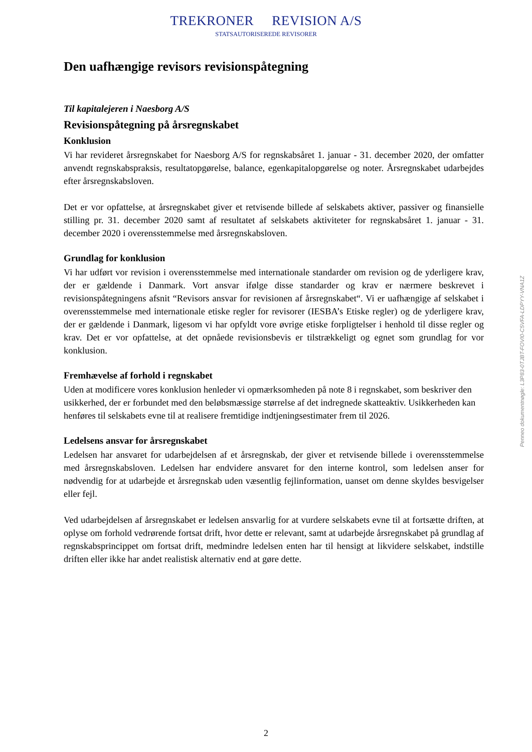TREKRONER REVISION A/S
STATSAUTORISEREDE REVISORER
Den uafhængige revisors revisionspåtegning
Til kapitalejeren i Naesborg A/S
Revisionspåtegning på årsregnskabet
Konklusion
Vi har revideret årsregnskabet for Naesborg A/S for regnskabsåret 1. januar - 31. december 2020, der omfatter anvendt regnskabspraksis, resultatopgørelse, balance, egenkapitalopgørelse og noter. Årsregnskabet udarbejdes efter årsregnskabsloven.
Det er vor opfattelse, at årsregnskabet giver et retvisende billede af selskabets aktiver, passiver og finansielle stilling pr. 31. december 2020 samt af resultatet af selskabets aktiviteter for regnskabsåret 1. januar - 31. december 2020 i overensstemmelse med årsregnskabsloven.
Grundlag for konklusion
Vi har udført vor revision i overensstemmelse med internationale standarder om revision og de yderligere krav, der er gældende i Danmark. Vort ansvar ifølge disse standarder og krav er nærmere beskrevet i revisionspåtegningens afsnit “Revisors ansvar for revisionen af årsregnskabet“. Vi er uafhængige af selskabet i overensstemmelse med internationale etiske regler for revisorer (IESBA’s Etiske regler) og de yderligere krav, der er gældende i Danmark, ligesom vi har opfyldt vore øvrige etiske forpligtelser i henhold til disse regler og krav. Det er vor opfattelse, at det opnåede revisionsbevis er tilstrækkeligt og egnet som grundlag for vor konklusion.
Fremhævelse af forhold i regnskabet
Uden at modificere vores konklusion henleder vi opmærksomheden på note 8 i regnskabet, som beskriver den usikkerhed, der er forbundet med den beløbsmæssige størrelse af det indregnede skatteaktiv. Usikkerheden kan henføres til selskabets evne til at realisere fremtidige indtjeningsestimater frem til 2026.
Ledelsens ansvar for årsregnskabet
Ledelsen har ansvaret for udarbejdelsen af et årsregnskab, der giver et retvisende billede i overensstemmelse med årsregnskabsloven. Ledelsen har endvidere ansvaret for den interne kontrol, som ledelsen anser for nødvendig for at udarbejde et årsregnskab uden væsentlig fejlinformation, uanset om denne skyldes besvigelser eller fejl.
Ved udarbejdelsen af årsregnskabet er ledelsen ansvarlig for at vurdere selskabets evne til at fortsætte driften, at oplyse om forhold vedrørende fortsat drift, hvor dette er relevant, samt at udarbejde årsregnskabet på grundlag af regnskabsprincippet om fortsat drift, medmindre ledelsen enten har til hensigt at likvidere selskabet, indstille driften eller ikke har andet realistisk alternativ end at gøre dette.
Penneo dokumentnøgle: L3P83-0TJBT-FOVI0-C5VFA-LDPYY-VNA1Z
2